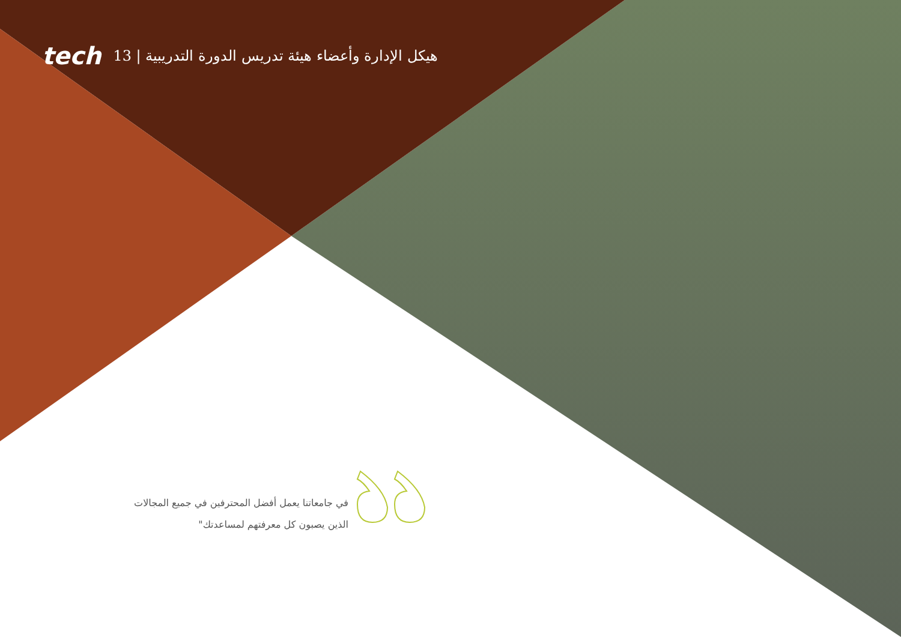tech 13 | هيكل الإدارة وأعضاء هيئة تدريس الدورة التدريبية
في جامعاتنا يعمل أفضل المحترفين في جميع المجالات الذين يصبون كل معرفتهم لمساعدتك"